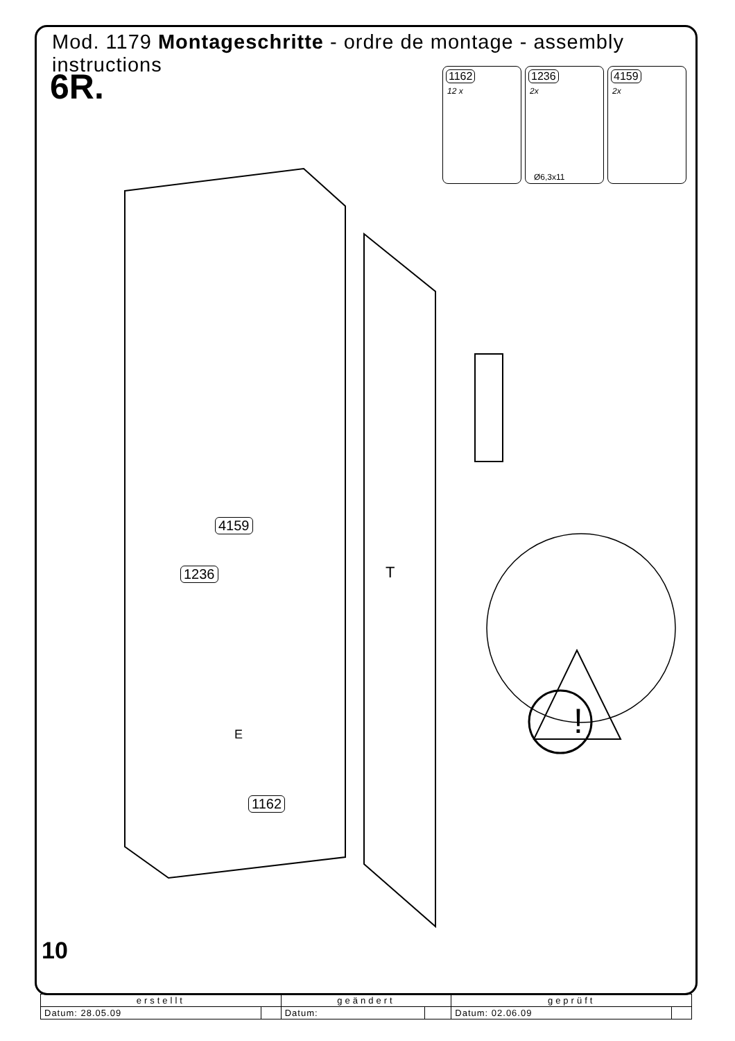Mod. 1179 Montageschritte - ordre de montage - assembly instructions
6R.
1162
12 x
1236
2x
Ø6,3x11
4159
2x
4159
1236
1162
T
E !
10
| erstellt | | geändert | | geprüft | |
| --- | --- | --- | --- | --- | --- |
| Datum: 28.05.09 | | Datum: | | Datum: 02.06.09 | |